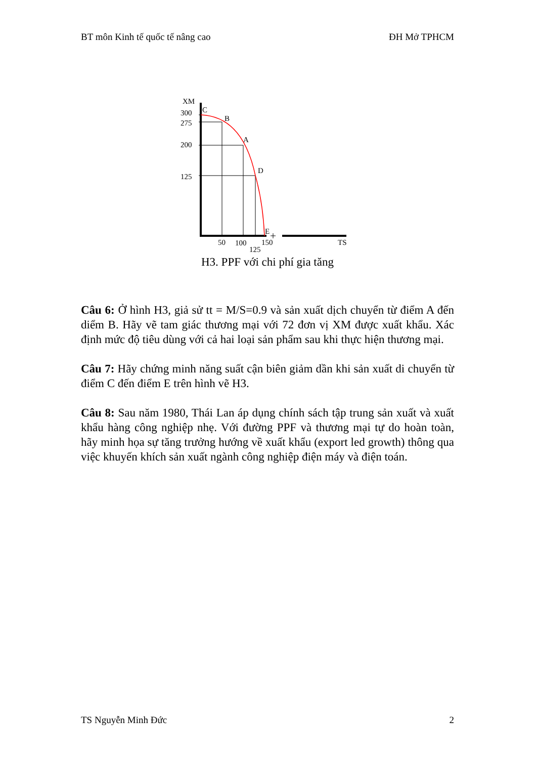BT môn Kinh tế quốc tế nâng cao ĐH Mở TPHCM
XM
C
300
275
B
200
A
125
D
E
50
100
150
125
TS
H3. PPF với chi phí gia tăng
Câu 6: Ở hình H3, giả sử tt = M/S=0.9 và sản xuất dịch chuyển từ điểm A đến diểm B. Hãy vẽ tam giác thương mại với 72 đơn vị XM được xuất khẩu. Xác định mức độ tiêu dùng với cả hai loại sản phẩm sau khi thực hiện thương mại.
Câu 7: Hãy chứng minh năng suất cận biên giảm dần khi sản xuất di chuyển từ điểm C đến điểm E trên hình vẽ H3.
Câu 8: Sau năm 1980, Thái Lan áp dụng chính sách tập trung sản xuất và xuất khẩu hàng công nghiệp nhẹ. Với đường PPF và thương mại tự do hoàn toàn, hãy minh họa sự tăng trưởng hướng về xuất khẩu (export led growth) thông qua việc khuyến khích sản xuất ngành công nghiệp điện máy và điện toán.
TS Nguyễn Minh Đức 2